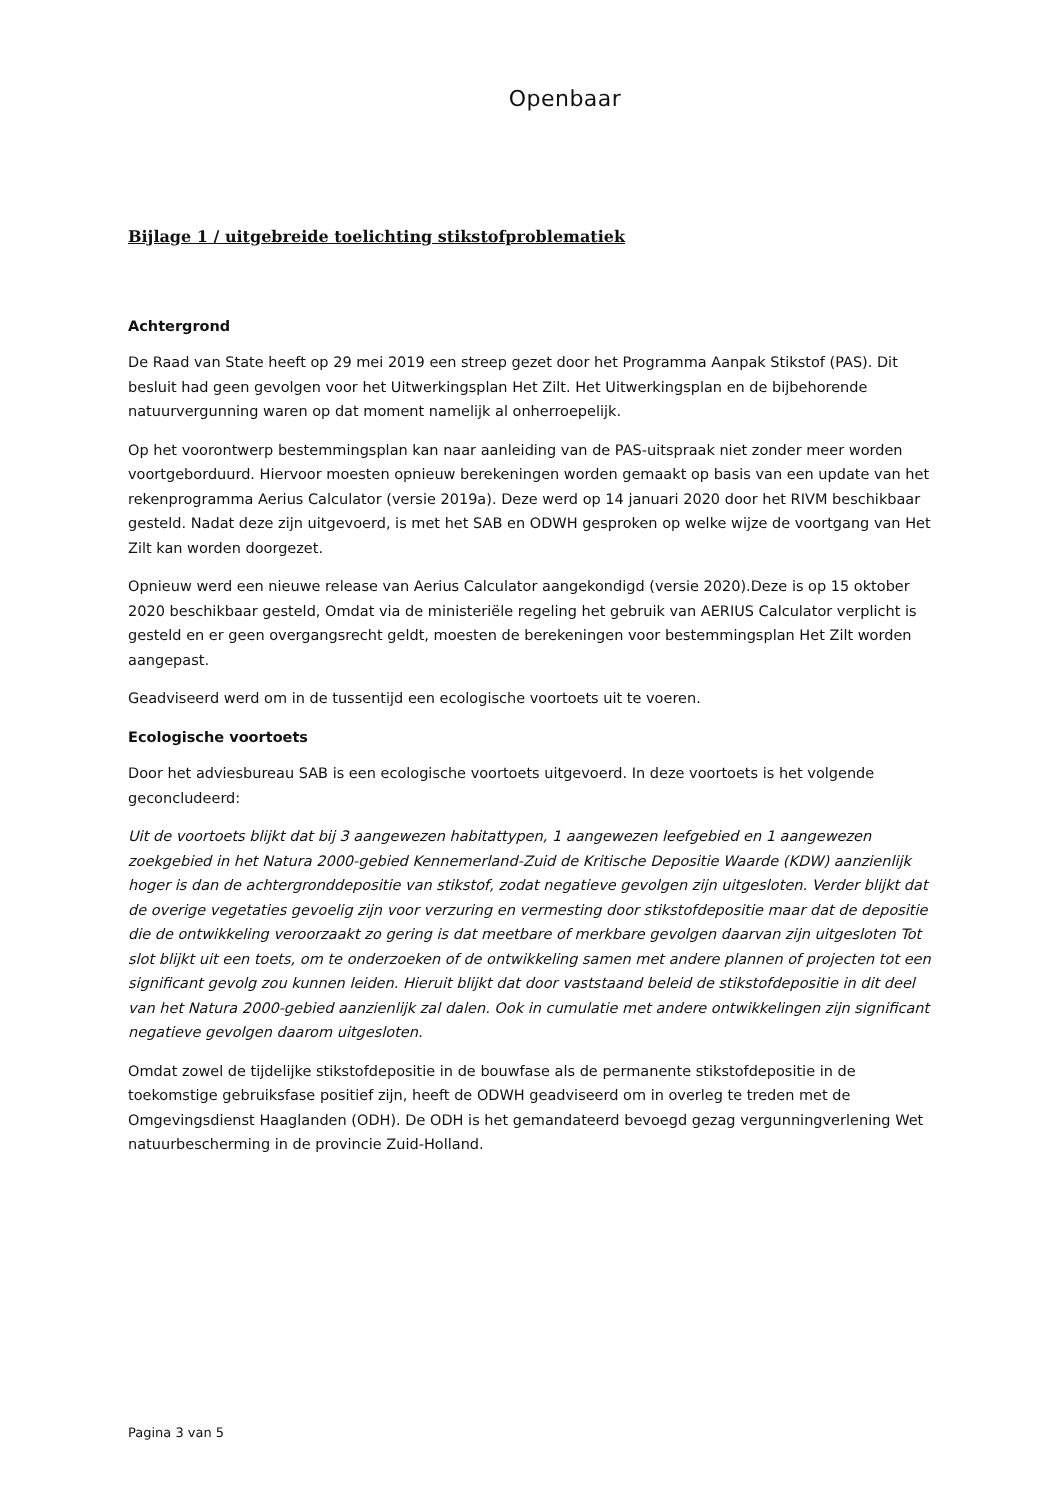Openbaar
Bijlage 1 / uitgebreide toelichting stikstofproblematiek
Achtergrond
De Raad van State heeft op 29 mei 2019 een streep gezet door het Programma Aanpak Stikstof (PAS). Dit besluit had geen gevolgen voor het Uitwerkingsplan Het Zilt. Het Uitwerkingsplan en de bijbehorende natuurvergunning waren op dat moment namelijk al onherroepelijk.
Op het voorontwerp bestemmingsplan kan naar aanleiding van de PAS-uitspraak niet zonder meer worden voortgeborduurd. Hiervoor moesten opnieuw berekeningen worden gemaakt op basis van een update van het rekenprogramma Aerius Calculator (versie 2019a). Deze werd op 14 januari 2020 door het RIVM beschikbaar gesteld. Nadat deze zijn uitgevoerd, is met het SAB en ODWH gesproken op welke wijze de voortgang van Het Zilt kan worden doorgezet.
Opnieuw werd een nieuwe release van Aerius Calculator aangekondigd (versie 2020).Deze is op 15 oktober 2020 beschikbaar gesteld, Omdat via de ministeriële regeling het gebruik van AERIUS Calculator verplicht is gesteld en er geen overgangsrecht geldt, moesten de berekeningen voor bestemmingsplan Het Zilt worden aangepast.
Geadviseerd werd om in de tussentijd een ecologische voortoets uit te voeren.
Ecologische voortoets
Door het adviesbureau SAB is een ecologische voortoets uitgevoerd. In deze voortoets is het volgende geconcludeerd:
Uit de voortoets blijkt dat bij 3 aangewezen habitattypen, 1 aangewezen leefgebied en 1 aangewezen zoekgebied in het Natura 2000-gebied Kennemerland-Zuid de Kritische Depositie Waarde (KDW) aanzienlijk hoger is dan de achtergronddepositie van stikstof, zodat negatieve gevolgen zijn uitgesloten. Verder blijkt dat de overige vegetaties gevoelig zijn voor verzuring en vermesting door stikstofdepositie maar dat de depositie die de ontwikkeling veroorzaakt zo gering is dat meetbare of merkbare gevolgen daarvan zijn uitgesloten Tot slot blijkt uit een toets, om te onderzoeken of de ontwikkeling samen met andere plannen of projecten tot een significant gevolg zou kunnen leiden. Hieruit blijkt dat door vaststaand beleid de stikstofdepositie in dit deel van het Natura 2000-gebied aanzienlijk zal dalen. Ook in cumulatie met andere ontwikkelingen zijn significant negatieve gevolgen daarom uitgesloten.
Omdat zowel de tijdelijke stikstofdepositie in de bouwfase als de permanente stikstofdepositie in de toekomstige gebruiksfase positief zijn, heeft de ODWH geadviseerd om in overleg te treden met de Omgevingsdienst Haaglanden (ODH). De ODH is het gemandateerd bevoegd gezag vergunningverlening Wet natuurbescherming in de provincie Zuid-Holland.
Pagina 3 van 5